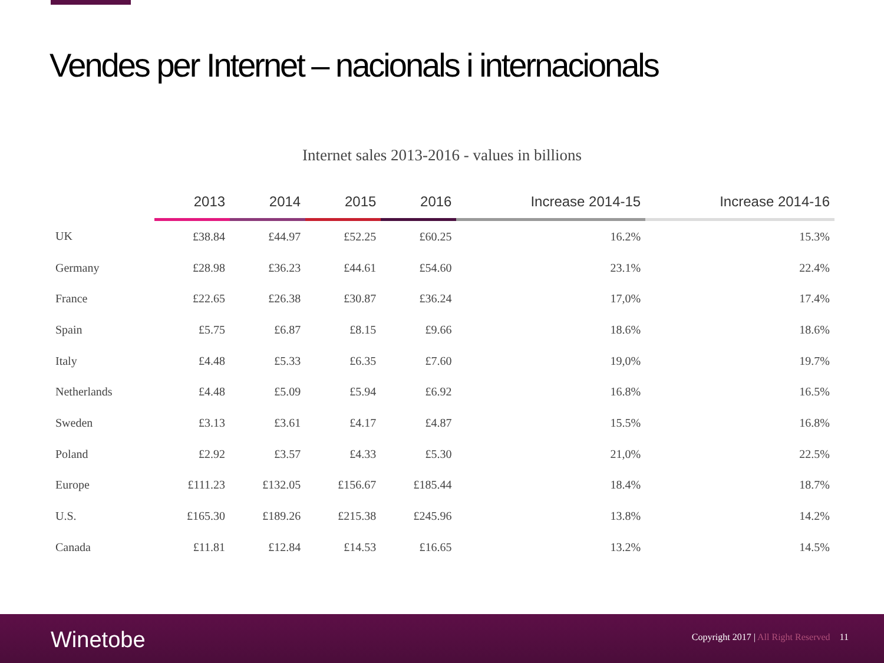Vendes per Internet – nacionals i internacionals
Internet sales 2013-2016 - values in billions
| | 2013 | 2014 | 2015 | 2016 | Increase 2014-15 | Increase 2014-16 |
| --- | --- | --- | --- | --- | --- | --- |
| UK | £38.84 | £44.97 | £52.25 | £60.25 | 16.2% | 15.3% |
| Germany | £28.98 | £36.23 | £44.61 | £54.60 | 23.1% | 22.4% |
| France | £22.65 | £26.38 | £30.87 | £36.24 | 17,0% | 17.4% |
| Spain | £5.75 | £6.87 | £8.15 | £9.66 | 18.6% | 18.6% |
| Italy | £4.48 | £5.33 | £6.35 | £7.60 | 19,0% | 19.7% |
| Netherlands | £4.48 | £5.09 | £5.94 | £6.92 | 16.8% | 16.5% |
| Sweden | £3.13 | £3.61 | £4.17 | £4.87 | 15.5% | 16.8% |
| Poland | £2.92 | £3.57 | £4.33 | £5.30 | 21,0% | 22.5% |
| Europe | £111.23 | £132.05 | £156.67 | £185.44 | 18.4% | 18.7% |
| U.S. | £165.30 | £189.26 | £215.38 | £245.96 | 13.8% | 14.2% |
| Canada | £11.81 | £12.84 | £14.53 | £16.65 | 13.2% | 14.5% |
Winetobe
Copyright 2017 | All Right Reserved 11